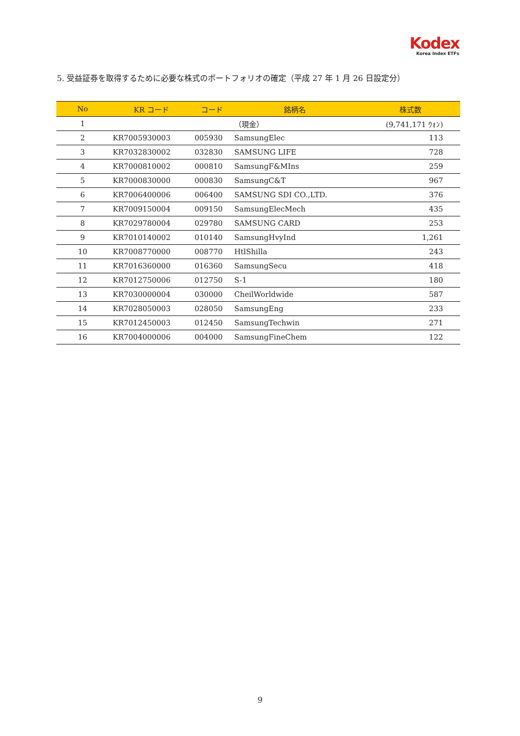Kodex
Korea Index ETFs
5. 受益証券を取得するために必要な株式のポートフォリオの確定（平成 27 年 1 月 26 日設定分）
| No | KR コード | コード | 銘柄名 | 株式数 |
| --- | --- | --- | --- | --- |
| 1 | | | （現金） | (9,741,171 ｳｫﾝ) |
| 2 | KR7005930003 | 005930 | SamsungElec | 113 |
| 3 | KR7032830002 | 032830 | SAMSUNG LIFE | 728 |
| 4 | KR7000810002 | 000810 | SamsungF&MIns | 259 |
| 5 | KR7000830000 | 000830 | SamsungC&T | 967 |
| 6 | KR7006400006 | 006400 | SAMSUNG SDI CO.,LTD. | 376 |
| 7 | KR7009150004 | 009150 | SamsungElecMech | 435 |
| 8 | KR7029780004 | 029780 | SAMSUNG CARD | 253 |
| 9 | KR7010140002 | 010140 | SamsungHvyInd | 1,261 |
| 10 | KR7008770000 | 008770 | HtlShilla | 243 |
| 11 | KR7016360000 | 016360 | SamsungSecu | 418 |
| 12 | KR7012750006 | 012750 | S-1 | 180 |
| 13 | KR7030000004 | 030000 | CheilWorldwide | 587 |
| 14 | KR7028050003 | 028050 | SamsungEng | 233 |
| 15 | KR7012450003 | 012450 | SamsungTechwin | 271 |
| 16 | KR7004000006 | 004000 | SamsungFineChem | 122 |
9